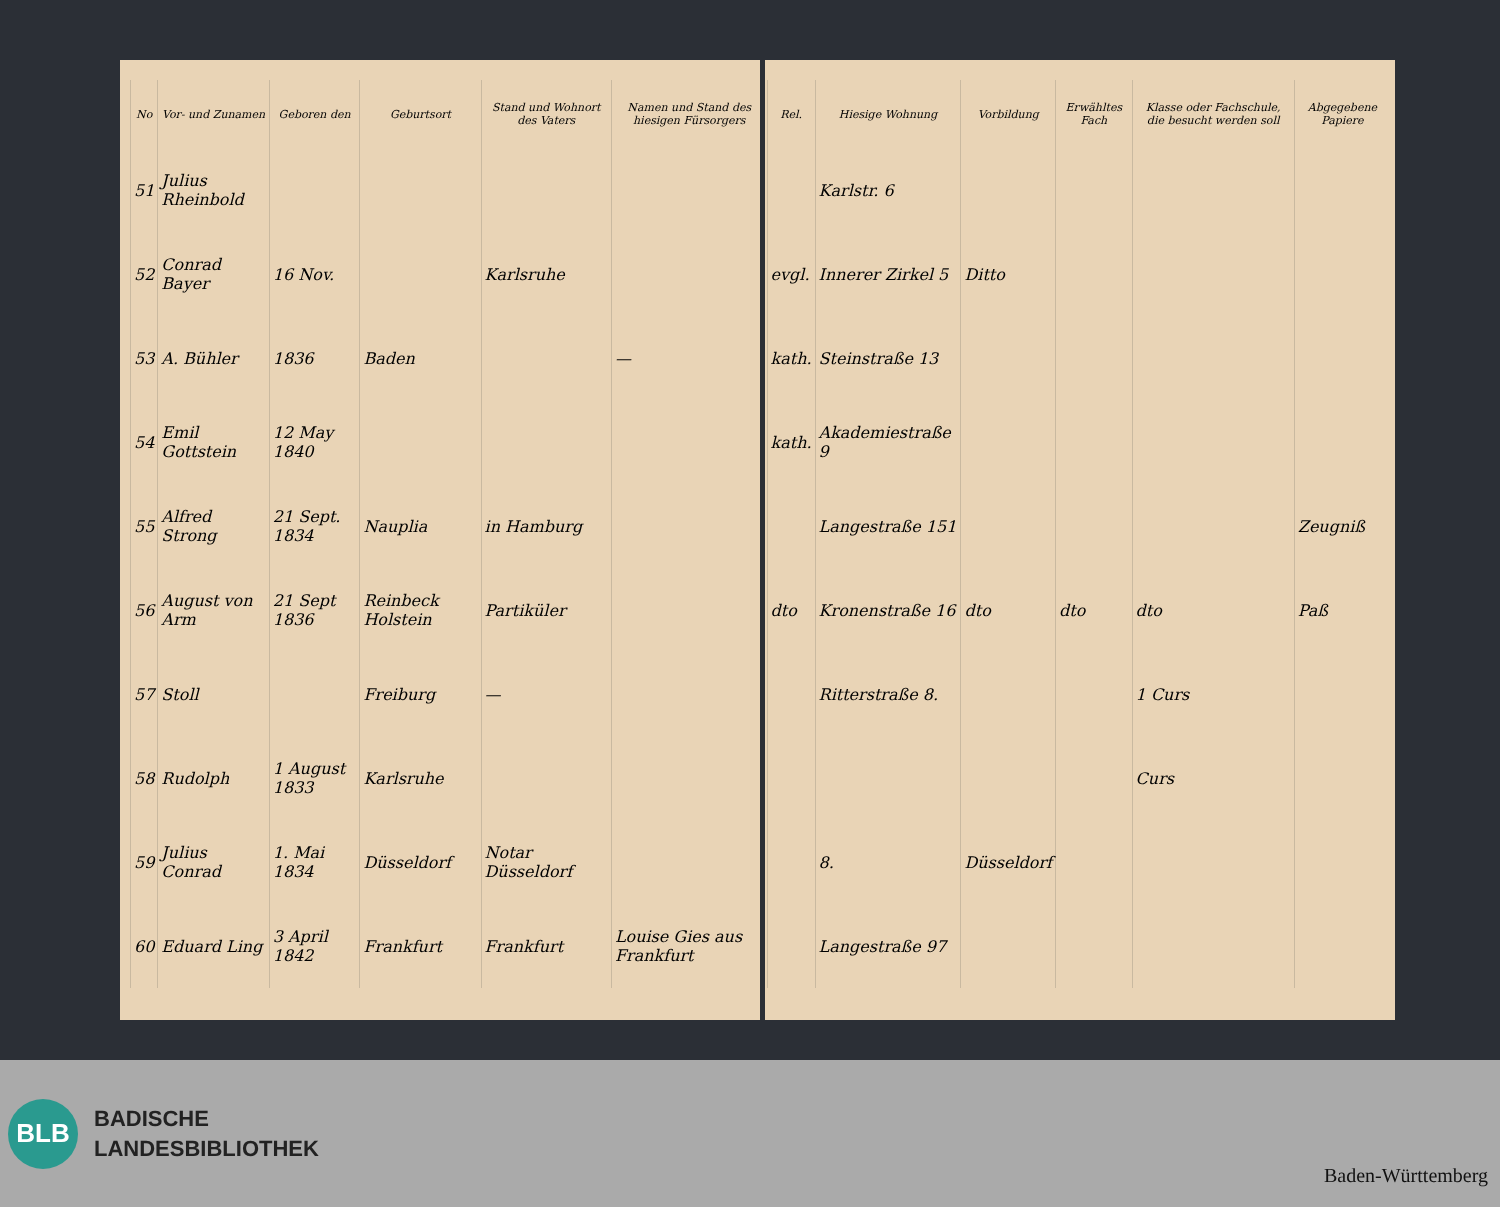| No | Vor- und Zunamen | Geboren den | Geburtsort | Stand und Wohnort des Vaters | Namen und Stand des hiesigen Fürsorgers | Rel. | Hiesige Wohnung | Vorbildung | Erwähltes Fach | Klasse oder Fachschule, die besucht werden soll | Abgegebene Papiere |
| --- | --- | --- | --- | --- | --- | --- | --- | --- | --- | --- | --- |
| 51 | Julius Rheinbold | | | | | | Karlstr. 6 | | | | |
| 52 | Conrad Bayer | 16 Nov. | | Karlsruhe | | evgl. | Innerer Zirkel 5 | Ditto | | | |
| 53 | A. Bühler | 1836 | Baden | | — | kath. | Steinstraße 13 | | | | |
| 54 | Emil Gottstein | 12 May 1840 | | | | kath. | Akademiestraße 9 | | | | |
| 55 | Alfred Strong | 21 Sept. 1834 | Nauplia | in Hamburg | | | Langestraße 151 | | | | Zeugniß |
| 56 | August von Arm | 21 Sept 1836 | Reinbeck Holstein | Partiküler | | dto | Kronenstraße 16 | dto | dto | dto | Paß |
| 57 | Stoll | | Freiburg | — | | | Ritterstraße 8. | | | 1 Curs | |
| 58 | Rudolph | 1 August 1833 | Karlsruhe | | | | | | | Curs | |
| 59 | Julius Conrad | 1. Mai 1834 | Düsseldorf | Notar Düsseldorf | | | 8. | Düsseldorf | | | |
| 60 | Eduard Ling | 3 April 1842 | Frankfurt | Frankfurt | Louise Gies aus Frankfurt | | Langestraße 97 | | | | |
BLB
BADISCHE
LANDESBIBLIOTHEK
Baden-Württemberg